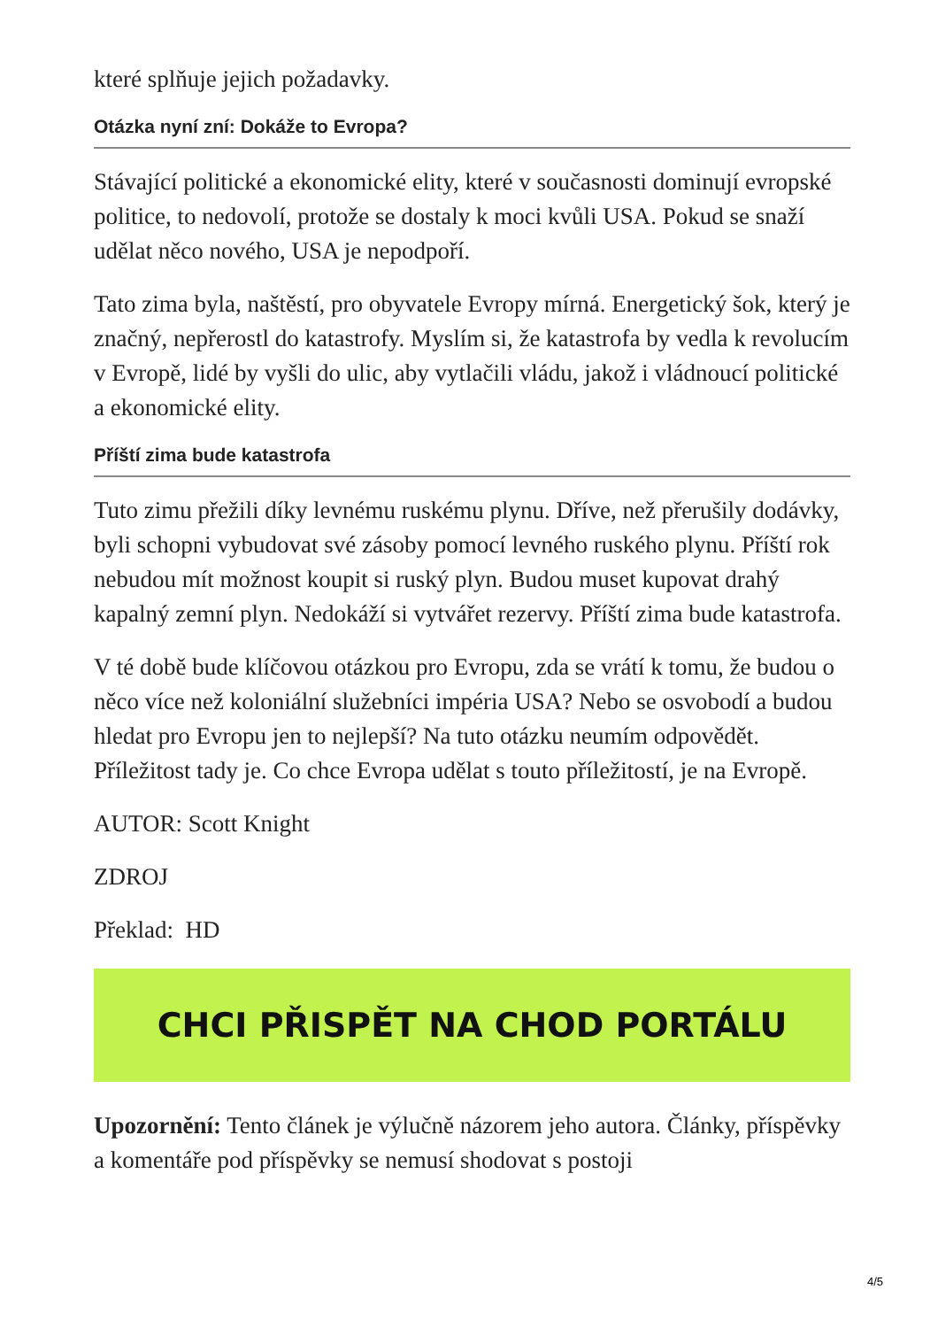které splňuje jejich požadavky.
Otázka nyní zní: Dokáže to Evropa?
Stávající politické a ekonomické elity, které v současnosti dominují evropské politice, to nedovolí, protože se dostaly k moci kvůli USA. Pokud se snaží udělat něco nového, USA je nepodpoří.
Tato zima byla, naštěstí, pro obyvatele Evropy mírná. Energetický šok, který je značný, nepřerostl do katastrofy. Myslím si, že katastrofa by vedla k revolucím v Evropě, lidé by vyšli do ulic, aby vytlačili vládu, jakož i vládnoucí politické a ekonomické elity.
Příští zima bude katastrofa
Tuto zimu přežili díky levnému ruskému plynu. Dříve, než přerušily dodávky, byli schopni vybudovat své zásoby pomocí levného ruského plynu. Příští rok nebudou mít možnost koupit si ruský plyn. Budou muset kupovat drahý kapalný zemní plyn. Nedokáží si vytvářet rezervy. Příští zima bude katastrofa.
V té době bude klíčovou otázkou pro Evropu, zda se vrátí k tomu, že budou o něco více než koloniální služebníci impéria USA? Nebo se osvobodí a budou hledat pro Evropu jen to nejlepší? Na tuto otázku neumím odpovědět. Příležitost tady je. Co chce Evropa udělat s touto příležitostí, je na Evropě.
AUTOR: Scott Knight
ZDROJ
Překlad: HD
CHCI PŘISPĚT NA CHOD PORTÁLU
Upozornění: Tento článek je výlučně názorem jeho autora. Články, příspěvky a komentáře pod příspěvky se nemusí shodovat s postoji
4/5